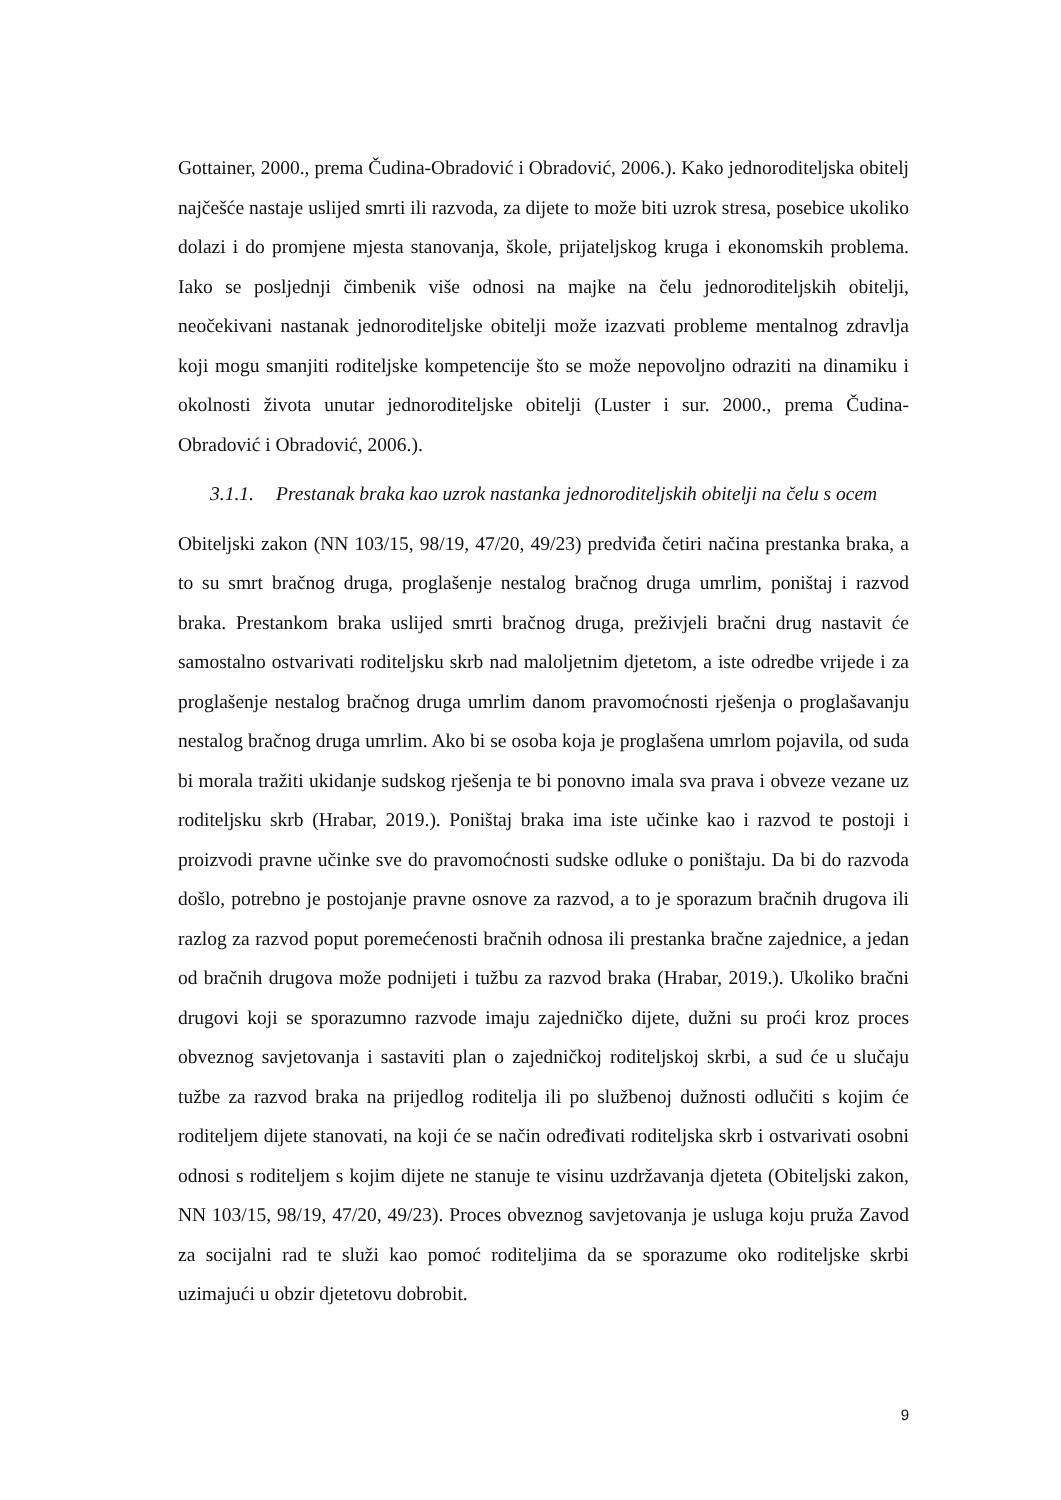Gottainer, 2000., prema Čudina-Obradović i Obradović, 2006.). Kako jednoroditeljska obitelj najčešće nastaje uslijed smrti ili razvoda, za dijete to može biti uzrok stresa, posebice ukoliko dolazi i do promjene mjesta stanovanja, škole, prijateljskog kruga i ekonomskih problema. Iako se posljednji čimbenik više odnosi na majke na čelu jednoroditeljskih obitelji, neočekivani nastanak jednoroditeljske obitelji može izazvati probleme mentalnog zdravlja koji mogu smanjiti roditeljske kompetencije što se može nepovoljno odraziti na dinamiku i okolnosti života unutar jednoroditeljske obitelji (Luster i sur. 2000., prema Čudina-Obradović i Obradović, 2006.).
3.1.1. Prestanak braka kao uzrok nastanka jednoroditeljskih obitelji na čelu s ocem
Obiteljski zakon (NN 103/15, 98/19, 47/20, 49/23) predviđa četiri načina prestanka braka, a to su smrt bračnog druga, proglašenje nestalog bračnog druga umrlim, poništaj i razvod braka. Prestankom braka uslijed smrti bračnog druga, preživjeli bračni drug nastavit će samostalno ostvarivati roditeljsku skrb nad maloljetnim djetetom, a iste odredbe vrijede i za proglašenje nestalog bračnog druga umrlim danom pravomoćnosti rješenja o proglašavanju nestalog bračnog druga umrlim. Ako bi se osoba koja je proglašena umrlom pojavila, od suda bi morala tražiti ukidanje sudskog rješenja te bi ponovno imala sva prava i obveze vezane uz roditeljsku skrb (Hrabar, 2019.). Poništaj braka ima iste učinke kao i razvod te postoji i proizvodi pravne učinke sve do pravomoćnosti sudske odluke o poništaju. Da bi do razvoda došlo, potrebno je postojanje pravne osnove za razvod, a to je sporazum bračnih drugova ili razlog za razvod poput poremećenosti bračnih odnosa ili prestanka bračne zajednice, a jedan od bračnih drugova može podnijeti i tužbu za razvod braka (Hrabar, 2019.). Ukoliko bračni drugovi koji se sporazumno razvode imaju zajedničko dijete, dužni su proći kroz proces obveznog savjetovanja i sastaviti plan o zajedničkoj roditeljskoj skrbi, a sud će u slučaju tužbe za razvod braka na prijedlog roditelja ili po službenoj dužnosti odlučiti s kojim će roditeljem dijete stanovati, na koji će se način određivati roditeljska skrb i ostvarivati osobni odnosi s roditeljem s kojim dijete ne stanuje te visinu uzdržavanja djeteta (Obiteljski zakon, NN 103/15, 98/19, 47/20, 49/23). Proces obveznog savjetovanja je usluga koju pruža Zavod za socijalni rad te služi kao pomoć roditeljima da se sporazume oko roditeljske skrbi uzimajući u obzir djetetovu dobrobit.
9